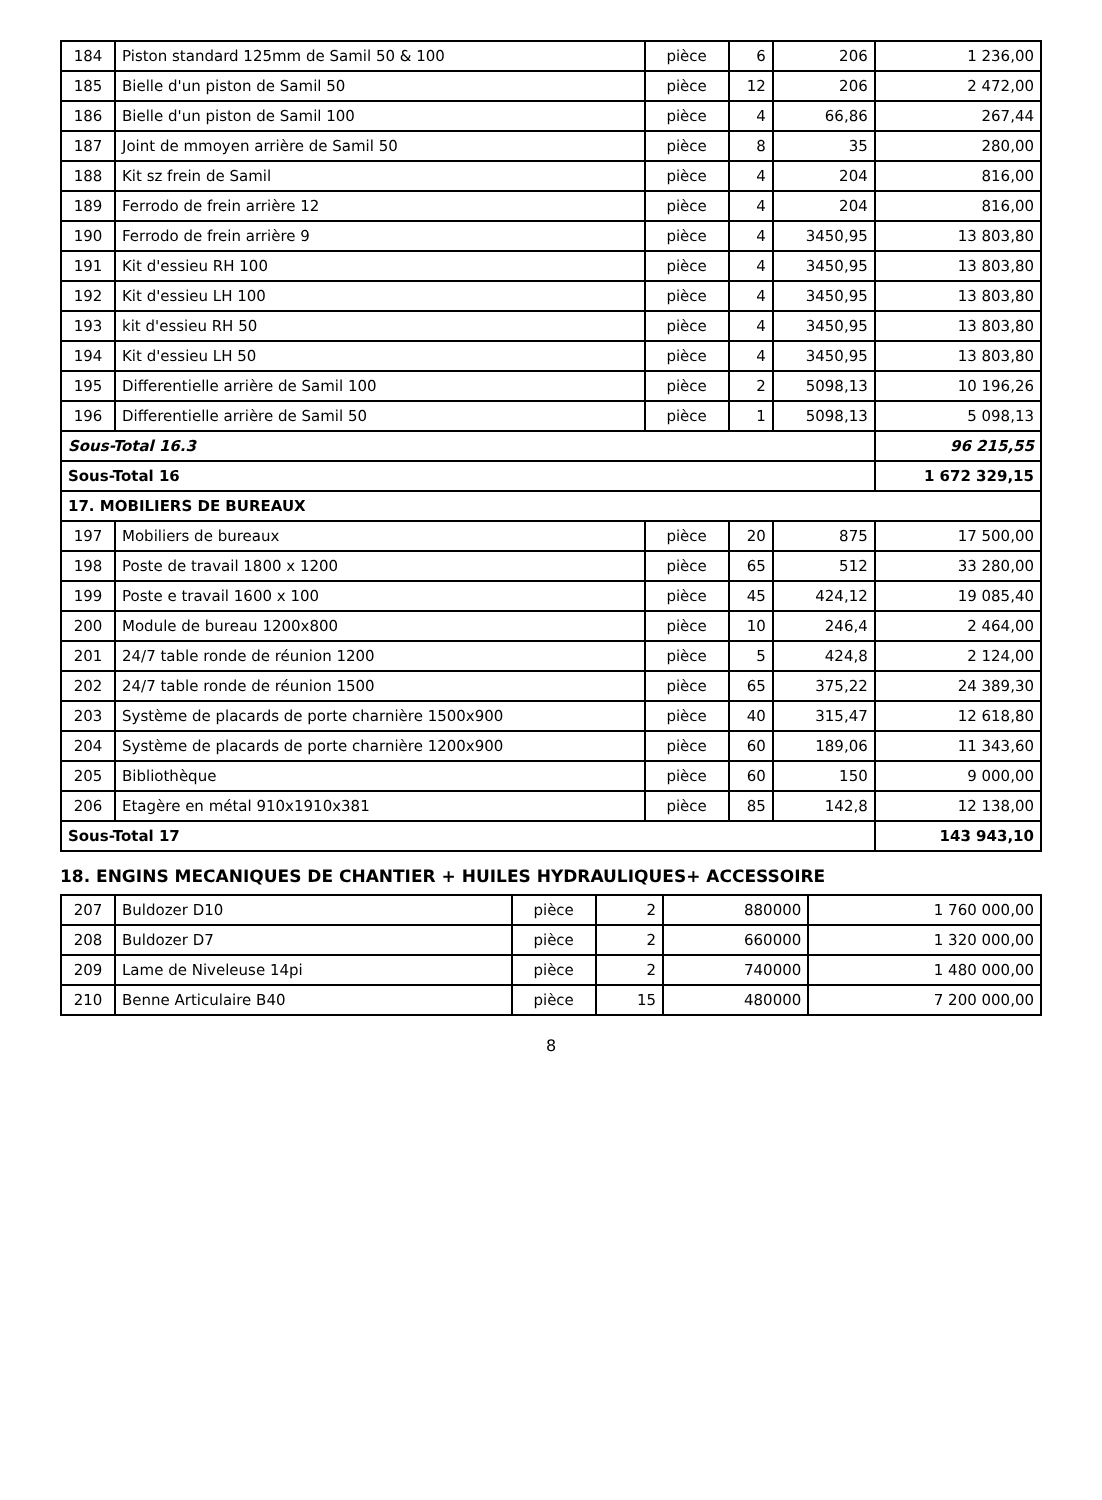| 184 | Piston standard 125mm de Samil 50 & 100 | pièce | 6 | 206 | 1 236,00 |
| 185 | Bielle d'un piston de Samil 50 | pièce | 12 | 206 | 2 472,00 |
| 186 | Bielle d'un piston de Samil 100 | pièce | 4 | 66,86 | 267,44 |
| 187 | Joint de mmoyen arrière de Samil 50 | pièce | 8 | 35 | 280,00 |
| 188 | Kit sz frein de Samil | pièce | 4 | 204 | 816,00 |
| 189 | Ferrodo de frein arrière 12 | pièce | 4 | 204 | 816,00 |
| 190 | Ferrodo de frein arrière 9 | pièce | 4 | 3450,95 | 13 803,80 |
| 191 | Kit d'essieu RH 100 | pièce | 4 | 3450,95 | 13 803,80 |
| 192 | Kit d'essieu LH 100 | pièce | 4 | 3450,95 | 13 803,80 |
| 193 | kit d'essieu RH 50 | pièce | 4 | 3450,95 | 13 803,80 |
| 194 | Kit d'essieu LH 50 | pièce | 4 | 3450,95 | 13 803,80 |
| 195 | Differentielle arrière de Samil 100 | pièce | 2 | 5098,13 | 10 196,26 |
| 196 | Differentielle arrière de Samil 50 | pièce | 1 | 5098,13 | 5 098,13 |
| Sous-Total 16.3 | | | | | 96 215,55 |
| Sous-Total 16 | | | | | 1 672 329,15 |
| 17. MOBILIERS DE BUREAUX | | | | | |
| 197 | Mobiliers de bureaux | pièce | 20 | 875 | 17 500,00 |
| 198 | Poste de travail 1800 x 1200 | pièce | 65 | 512 | 33 280,00 |
| 199 | Poste e travail 1600 x 100 | pièce | 45 | 424,12 | 19 085,40 |
| 200 | Module de bureau 1200x800 | pièce | 10 | 246,4 | 2 464,00 |
| 201 | 24/7 table ronde de réunion 1200 | pièce | 5 | 424,8 | 2 124,00 |
| 202 | 24/7 table ronde de réunion 1500 | pièce | 65 | 375,22 | 24 389,30 |
| 203 | Système de placards de porte charnière 1500x900 | pièce | 40 | 315,47 | 12 618,80 |
| 204 | Système de placards de porte charnière 1200x900 | pièce | 60 | 189,06 | 11 343,60 |
| 205 | Bibliothèque | pièce | 60 | 150 | 9 000,00 |
| 206 | Etagère en métal 910x1910x381 | pièce | 85 | 142,8 | 12 138,00 |
| Sous-Total 17 | | | | | 143 943,10 |
18. ENGINS MECANIQUES DE CHANTIER + HUILES HYDRAULIQUES+ ACCESSOIRE
| 207 | Buldozer D10 | pièce | 2 | 880000 | 1 760 000,00 |
| 208 | Buldozer D7 | pièce | 2 | 660000 | 1 320 000,00 |
| 209 | Lame de Niveleuse 14pi | pièce | 2 | 740000 | 1 480 000,00 |
| 210 | Benne Articulaire B40 | pièce | 15 | 480000 | 7 200 000,00 |
8